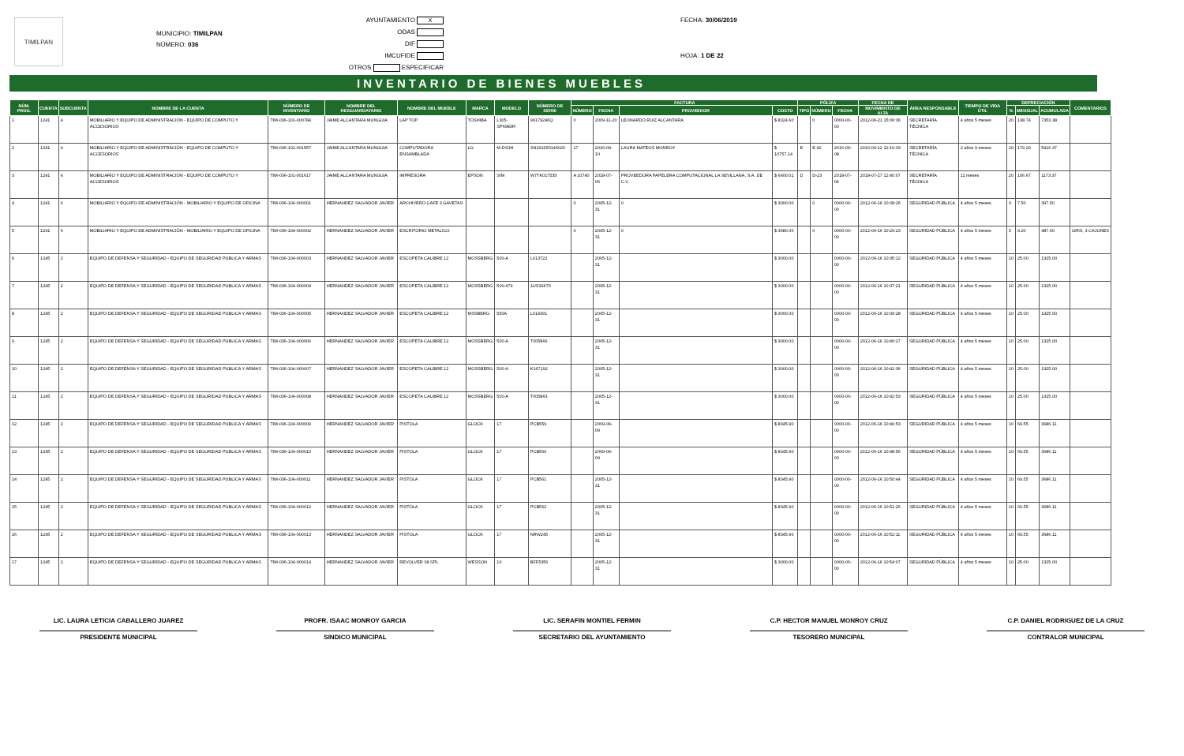TIMILPAN
MUNICIPIO: TIMILPAN
NÚMERO: 036
AYUNTAMIENTO X
ODAS
DIF
IMCUFIDE
OTROS ESPECIFICAR
FECHA: 30/06/2019
HOJA: 1 DE 22
INVENTARIO DE BIENES MUEBLES
| NÚM. PROG. | CUENTA | SUBCUENTA | NOMBRE DE LA CUENTA | NÚMERO DE INVENTARIO | NOMBRE DEL RESGUARDATARIO | NOMBRE DEL MUEBLE | MARCA | MODELO | NÚMERO DE SERIE | FACTURA | | | | PÓLIZA | | | FECHA DE | ÁREA RESPONSABLE | TIEMPO DE VIDA ÚTIL | DEPRECIACIÓN | | | COMENTARIOS |
| --- | --- | --- | --- | --- | --- | --- | --- | --- | --- | --- | --- | --- | --- | --- | --- | --- | --- | --- | --- | --- | --- | --- | --- |
| | | | | | | | | | | NÚMERO | FECHA | PROVEEDOR | COSTO | TIPO | NÚMERO | FECHA | MOVIMIENTO DE ALTA | | | % | MENSUAL | ACUMULADA | |
| 1 | 1241 | 4 | MOBILIARIO Y EQUIPO DE ADMINISTRACIÓN - EQUIPO DE COMPUTO Y ACCESORIOS | TIM-036-101-000784 | JAIME ALCANTARA MUNGUIA | LAP TOP | TOSHIBA | L305-SP6983R | 99179246Q | 0 | 2009-11-20 | LEONARDO RUIZ ALCANTARA | $ 8324.60 | | 0 | 0000-00-00 | 2012-06-21 15:06:36 | SECRETARÍA TÉCNICA | 4 años 5 meses | 20 | 138.74 | 7353.38 | |
| 2 | 1241 | 4 | MOBILIARIO Y EQUIPO DE ADMINISTRACIÓN - EQUIPO DE COMPUTO Y ACCESORIOS | TIM-036-101-001557 | JAIME ALCANTARA MUNGUIA | COMPUTADORA ENSAMBLADA | LG | M-DS3H | SN161650146020 | 17 | 2016-09-10 | LAURA MATEOS MONROY | $ 10757.14 | E | E 42 | 2016-09-08 | 2016-09-12 12:10:33 | SECRETARÍA TÉCNICA | 2 años 9 meses | 20 | 179.29 | 5916.47 | |
| 3 | 1241 | 4 | MOBILIARIO Y EQUIPO DE ADMINISTRACIÓN - EQUIPO DE COMPUTO Y ACCESORIOS | TIM-036-101-001617 | JAIME ALCANTARA MUNGUIA | IMPRESORA | EPSON | S/M | W7TK017535 | A 10740 | 2018-07-06 | PROVEEDORA PAPELERA COMPUTACIONAL LA SEVILLANA, S.A. DE C.V. | $ 6400.01 | D | D-23 | 2018-07-06 | 2018-07-27 12:40:07 | SECRETARÍA TÉCNICA | 11 meses | 20 | 106.67 | 1173.37 | |
| 4 | 1241 | 6 | MOBILIARIO Y EQUIPO DE ADMINISTRACIÓN - MOBILIARIO Y EQUIPO DE OFICINA | TIM-036-104-000001 | HERNANDEZ SALVADOR JAVIER | ARCHIVERO CAFE 3 GAVETAS | | | | 0 | 2005-12-31 | 0 | $ 3000.00 | | 0 | 0000-00-00 | 2012-06-16 10:28:26 | SEGURIDAD PÚBLICA | 4 años 5 meses | 3 | 7.50 | 397.50 | |
| 5 | 1241 | 6 | MOBILIARIO Y EQUIPO DE ADMINISTRACIÓN - MOBILIARIO Y EQUIPO DE OFICINA | TIM-036-104-000002 | HERNANDEZ SALVADOR JAVIER | ESCRITORIO METALICO | | | | 0 | 2005-12-31 | 0 | $ 3680.00 | | 0 | 0000-00-00 | 2012-06-16 10:29:23 | SEGURIDAD PÚBLICA | 4 años 5 meses | 3 | 9.20 | 487.60 | GRIS, 3 CAJONES |
| 6 | 1245 | 2 | EQUIPO DE DEFENSA Y SEGURIDAD - EQUIPO DE SEGURIDAD PUBLICA Y ARMAS | TIM-036-104-000003 | HERNANDEZ SALVADOR JAVIER | ESCOPETA CALIBRE 12 | MOSSBERG | 500-A | L013722 | | 2005-12-31 | | $ 3000.00 | | | 0000-00-00 | 2012-06-16 10:35:12 | SEGURIDAD PÚBLICA | 4 años 5 meses | 10 | 25.00 | 1325.00 | |
| 7 | 1245 | 2 | EQUIPO DE DEFENSA Y SEGURIDAD - EQUIPO DE SEGURIDAD PUBLICA Y ARMAS | TIM-036-104-000004 | HERNANDEZ SALVADOR JAVIER | ESCOPETA CALIBRE 12 | MOSSBERG | 500-479 | 1US16670 | | 2005-12-31 | | $ 3000.00 | | | 0000-00-00 | 2012-06-16 10:37:21 | SEGURIDAD PÚBLICA | 4 años 5 meses | 10 | 25.00 | 1325.00 | |
| 8 | 1245 | 2 | EQUIPO DE DEFENSA Y SEGURIDAD - EQUIPO DE SEGURIDAD PUBLICA Y ARMAS | TIM-036-104-000005 | HERNANDEZ SALVADOR JAVIER | ESCOPETA CALIBRE 12 | MSSBERG | 550A | L014391 | | 2005-12-31 | | $ 3000.00 | | | 0000-00-00 | 2012-06-16 10:39:28 | SEGURIDAD PÚBLICA | 4 años 5 meses | 10 | 25.00 | 1325.00 | |
| 9 | 1245 | 2 | EQUIPO DE DEFENSA Y SEGURIDAD - EQUIPO DE SEGURIDAD PUBLICA Y ARMAS | TIM-036-104-000006 | HERNANDEZ SALVADOR JAVIER | ESCOPETA CALIBRE 12 | MOSSBERG | 500-A | T005866 | | 2005-12-31 | | $ 3000.00 | | | 0000-00-00 | 2012-06-16 10:40:27 | SEGURIDAD PÚBLICA | 4 años 5 meses | 10 | 25.00 | 1325.00 | |
| 10 | 1245 | 2 | EQUIPO DE DEFENSA Y SEGURIDAD - EQUIPO DE SEGURIDAD PUBLICA Y ARMAS | TIM-036-104-000007 | HERNANDEZ SALVADOR JAVIER | ESCOPETA CALIBRE 12 | MOSSBERG | 500-A | K167192 | | 2005-12-31 | | $ 3000.00 | | | 0000-00-00 | 2012-06-16 10:41:36 | SEGURIDAD PÚBLICA | 4 años 5 meses | 10 | 25.00 | 1325.00 | |
| 11 | 1245 | 2 | EQUIPO DE DEFENSA Y SEGURIDAD - EQUIPO DE SEGURIDAD PUBLICA Y ARMAS | TIM-036-104-000008 | HERNANDEZ SALVADOR JAVIER | ESCOPETA CALIBRE 12 | MOSSBERG | 500-A | T005863 | | 2005-12-31 | | $ 3000.00 | | | 0000-00-00 | 2012-06-16 10:42:53 | SEGURIDAD PÚBLICA | 4 años 5 meses | 10 | 25.00 | 1325.00 | |
| 12 | 1245 | 2 | EQUIPO DE DEFENSA Y SEGURIDAD - EQUIPO DE SEGURIDAD PUBLICA Y ARMAS | TIM-036-104-000009 | HERNANDEZ SALVADOR JAVIER | PISTOLA | GLOCK | 17 | PCB559 | | 2009-06-09 | | $ 8345.90 | | | 0000-00-00 | 2012-06-16 10:46:53 | SEGURIDAD PÚBLICA | 4 años 5 meses | 10 | 69.55 | 3686.11 | |
| 13 | 1245 | 2 | EQUIPO DE DEFENSA Y SEGURIDAD - EQUIPO DE SEGURIDAD PUBLICA Y ARMAS | TIM-036-104-000010 | HERNANDEZ SALVADOR JAVIER | PISTOLA | GLOCK | 17 | PCB560 | | 2009-06-09 | | $ 8345.90 | | | 0000-00-00 | 2012-06-16 10:48:56 | SEGURIDAD PÚBLICA | 4 años 5 meses | 10 | 69.55 | 3686.11 | |
| 14 | 1245 | 2 | EQUIPO DE DEFENSA Y SEGURIDAD - EQUIPO DE SEGURIDAD PUBLICA Y ARMAS | TIM-036-104-000011 | HERNANDEZ SALVADOR JAVIER | PISTOLA | GLOCK | 17 | PCB561 | | 2005-12-31 | | $ 8345.90 | | | 0000-00-00 | 2012-06-16 10:50:44 | SEGURIDAD PÚBLICA | 4 años 5 meses | 10 | 69.55 | 3686.11 | |
| 15 | 1245 | 2 | EQUIPO DE DEFENSA Y SEGURIDAD - EQUIPO DE SEGURIDAD PUBLICA Y ARMAS | TIM-036-104-000012 | HERNANDEZ SALVADOR JAVIER | PISTOLA | GLOCK | 17 | PCB562 | | 2005-12-31 | | $ 8345.90 | | | 0000-00-00 | 2012-06-16 10:51:26 | SEGURIDAD PÚBLICA | 4 años 5 meses | 10 | 69.55 | 3686.11 | |
| 16 | 1245 | 2 | EQUIPO DE DEFENSA Y SEGURIDAD - EQUIPO DE SEGURIDAD PUBLICA Y ARMAS | TIM-036-104-000013 | HERNANDEZ SALVADOR JAVIER | PISTOLA | GLOCK | 17 | NRW245 | | 2005-12-31 | | $ 8345.90 | | | 0000-00-00 | 2012-06-16 10:52:11 | SEGURIDAD PÚBLICA | 4 años 5 meses | 10 | 69.55 | 3686.11 | |
| 17 | 1245 | 2 | EQUIPO DE DEFENSA Y SEGURIDAD - EQUIPO DE SEGURIDAD PUBLICA Y ARMAS | TIM-036-104-000014 | HERNANDEZ SALVADOR JAVIER | REVOLVER 38 SPL | WESSON | 10 | BFF5356 | | 2005-12-31 | | $ 3000.00 | | | 0000-00-00 | 2012-06-16 10:54:07 | SEGURIDAD PÚBLICA | 4 años 5 meses | 10 | 25.00 | 1325.00 | |
LIC. LAURA LETICIA CABALLERO JUAREZ
PRESIDENTE MUNICIPAL
PROFR. ISAAC MONROY GARCIA
SINDICO MUNICIPAL
LIC. SERAFIN MONTIEL FERMIN
SECRETARIO DEL AYUNTAMIENTO
C.P. HECTOR MANUEL MONROY CRUZ
TESORERO MUNICIPAL
C.P. DANIEL RODRIGUEZ DE LA CRUZ
CONTRALOR MUNICIPAL